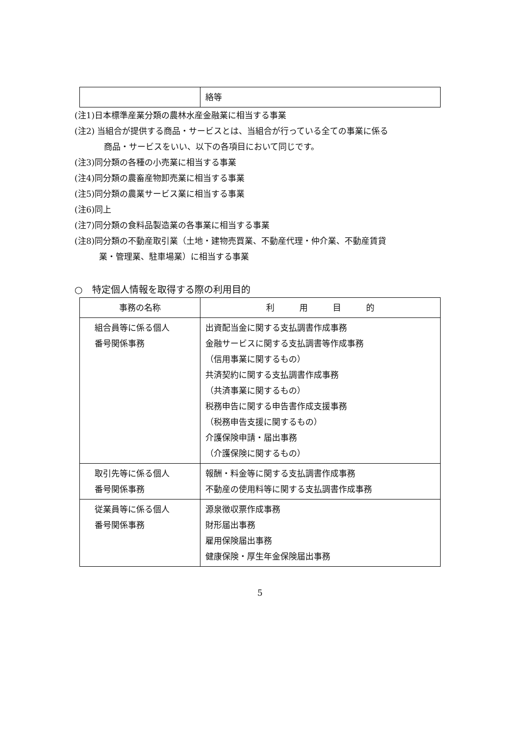| | 絡等 |
(注1)日本標準産業分類の農林水産金融業に相当する事業
(注2) 当組合が提供する商品・サービスとは、当組合が行っている全ての事業に係る
商品・サービスをいい、以下の各項目において同じです。
(注3)同分類の各種の小売業に相当する事業
(注4)同分類の農畜産物卸売業に相当する事業
(注5)同分類の農業サービス業に相当する事業
(注6)同上
(注7)同分類の食料品製造業の各事業に相当する事業
(注8)同分類の不動産取引業（土地・建物売買業、不動産代理・仲介業、不動産賃貸
業・管理業、駐車場業）に相当する事業
○　特定個人情報を取得する際の利用目的
| 事務の名称 | 利 用 目 的 |
| --- | --- |
| 組合員等に係る個人 番号関係事務 | 出資配当金に関する支払調書作成事務 金融サービスに関する支払調書等作成事務 （信用事業に関するもの） 共済契約に関する支払調書作成事務 （共済事業に関するもの） 税務申告に関する申告書作成支援事務 （税務申告支援に関するもの） 介護保険申請・届出事務 （介護保険に関するもの） |
| 取引先等に係る個人 番号関係事務 | 報酬・料金等に関する支払調書作成事務 不動産の使用料等に関する支払調書作成事務 |
| 従業員等に係る個人 番号関係事務 | 源泉徴収票作成事務 財形届出事務 雇用保険届出事務 健康保険・厚生年金保険届出事務 |
5